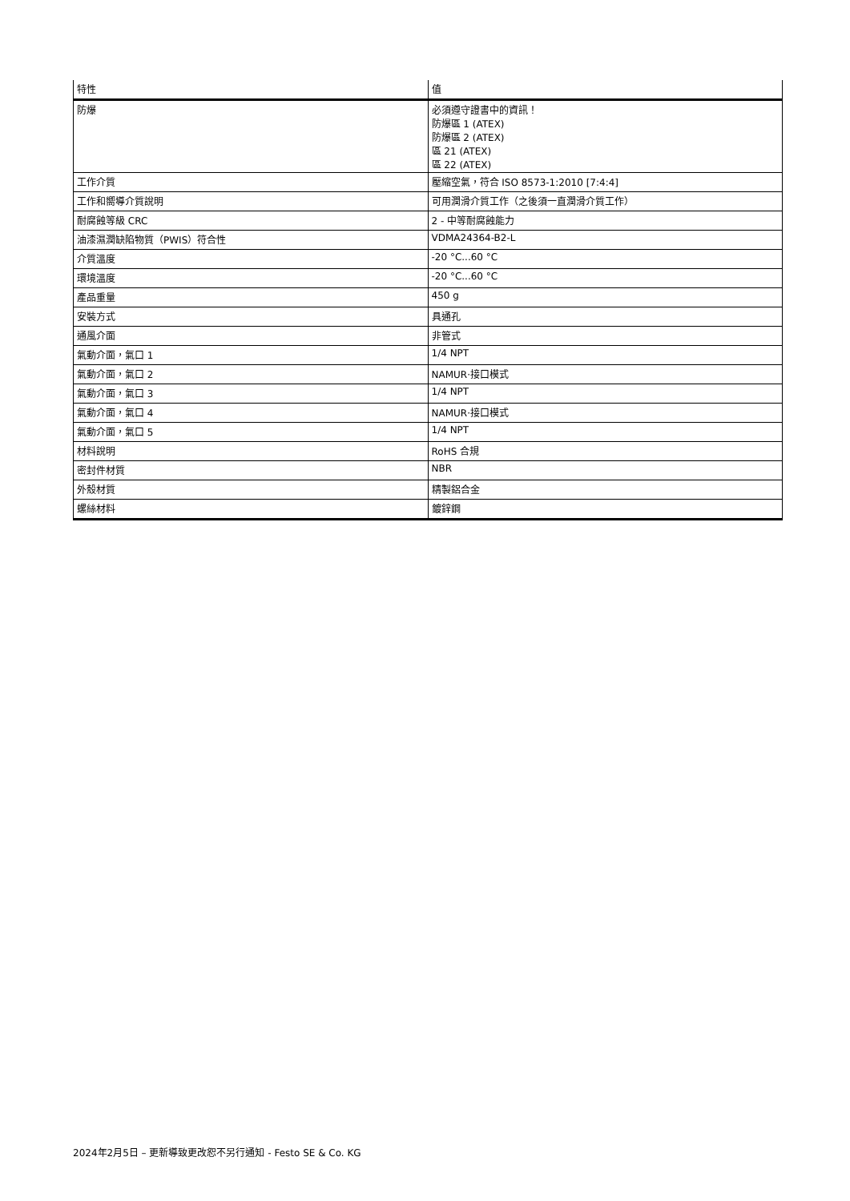| 特性 | 值 |
| --- | --- |
| 防爆 | 必須遵守證書中的資訊！ 防爆區 1 (ATEX) 防爆區 2 (ATEX) 區 21 (ATEX) 區 22 (ATEX) |
| 工作介質 | 壓縮空氣，符合 ISO 8573-1:2010 [7:4:4] |
| 工作和嚮導介質說明 | 可用潤滑介質工作（之後須一直潤滑介質工作） |
| 耐腐蝕等級 CRC | 2 - 中等耐腐蝕能力 |
| 油漆濕潤缺陷物質（PWIS）符合性 | VDMA24364-B2-L |
| 介質溫度 | -20 °C...60 °C |
| 環境溫度 | -20 °C...60 °C |
| 產品重量 | 450 g |
| 安裝方式 | 具通孔 |
| 通風介面 | 非管式 |
| 氣動介面，氣口 1 | 1/4 NPT |
| 氣動介面，氣口 2 | NAMUR·接口模式 |
| 氣動介面，氣口 3 | 1/4 NPT |
| 氣動介面，氣口 4 | NAMUR·接口模式 |
| 氣動介面，氣口 5 | 1/4 NPT |
| 材料說明 | RoHS 合規 |
| 密封件材質 | NBR |
| 外殼材質 | 精製鋁合金 |
| 螺絲材料 | 鍍鋅鋼 |
2024年2月5日 – 更新導致更改恕不另行通知 - Festo SE & Co. KG